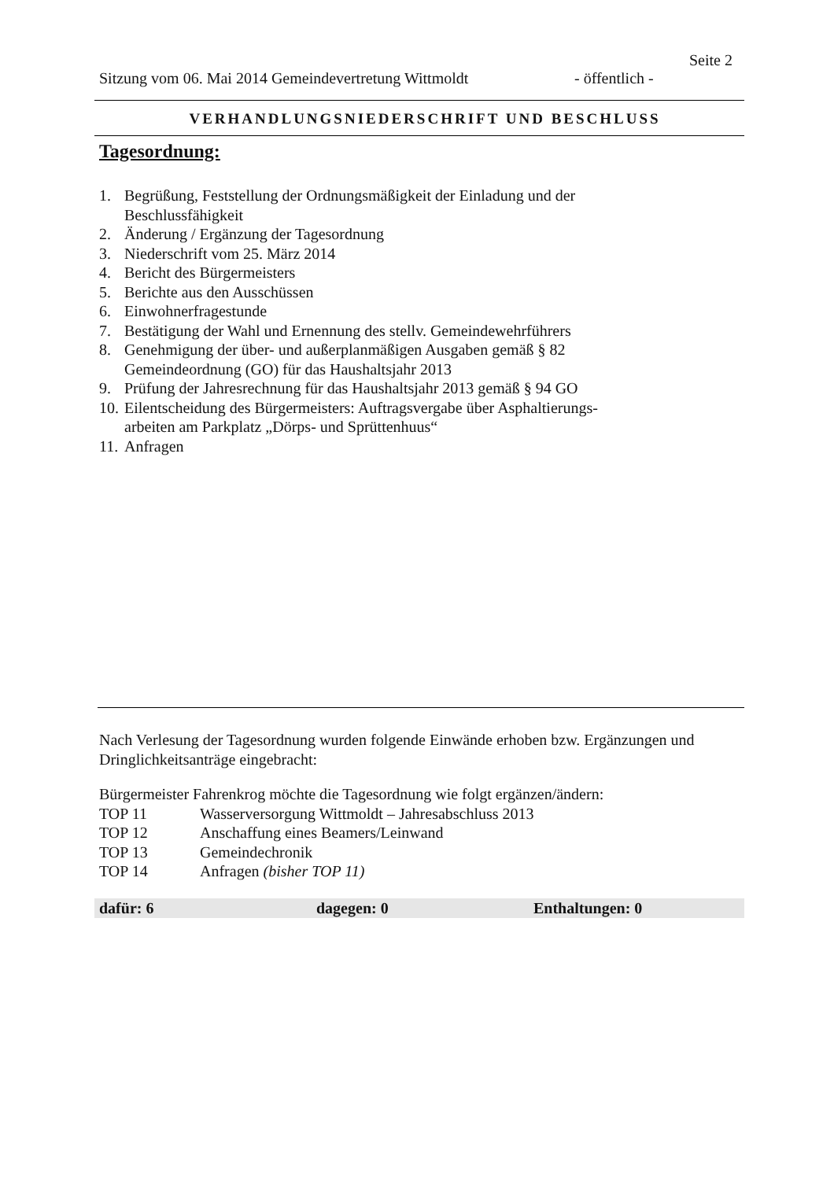Seite 2
Sitzung vom 06. Mai 2014 Gemeindevertretung Wittmoldt - öffentlich -
VERHANDLUNGSNIEDERSCHRIFT UND BESCHLUSS
Tagesordnung:
1. Begrüßung, Feststellung der Ordnungsmäßigkeit der Einladung und der Beschlussfähigkeit
2. Änderung / Ergänzung der Tagesordnung
3. Niederschrift vom 25. März 2014
4. Bericht des Bürgermeisters
5. Berichte aus den Ausschüssen
6. Einwohnerfragestunde
7. Bestätigung der Wahl und Ernennung des stellv. Gemeindewehrführers
8. Genehmigung der über- und außerplanmäßigen Ausgaben gemäß § 82 Gemeindeordnung (GO) für das Haushaltsjahr 2013
9. Prüfung der Jahresrechnung für das Haushaltsjahr 2013 gemäß § 94 GO
10. Eilentscheidung des Bürgermeisters: Auftragsvergabe über Asphaltierungs-arbeiten am Parkplatz „Dörps- und Sprüttenhuus“
11. Anfragen
Nach Verlesung der Tagesordnung wurden folgende Einwände erhoben bzw. Ergänzungen und Dringlichkeitsanträge eingebracht:
Bürgermeister Fahrenkrog möchte die Tagesordnung wie folgt ergänzen/ändern:
| TOP 11 | Wasserversorgung Wittmoldt – Jahresabschluss 2013 |
| TOP 12 | Anschaffung eines Beamers/Leinwand |
| TOP 13 | Gemeindechronik |
| TOP 14 | Anfragen (bisher TOP 11) |
dafür: 6 dagegen: 0 Enthaltungen: 0